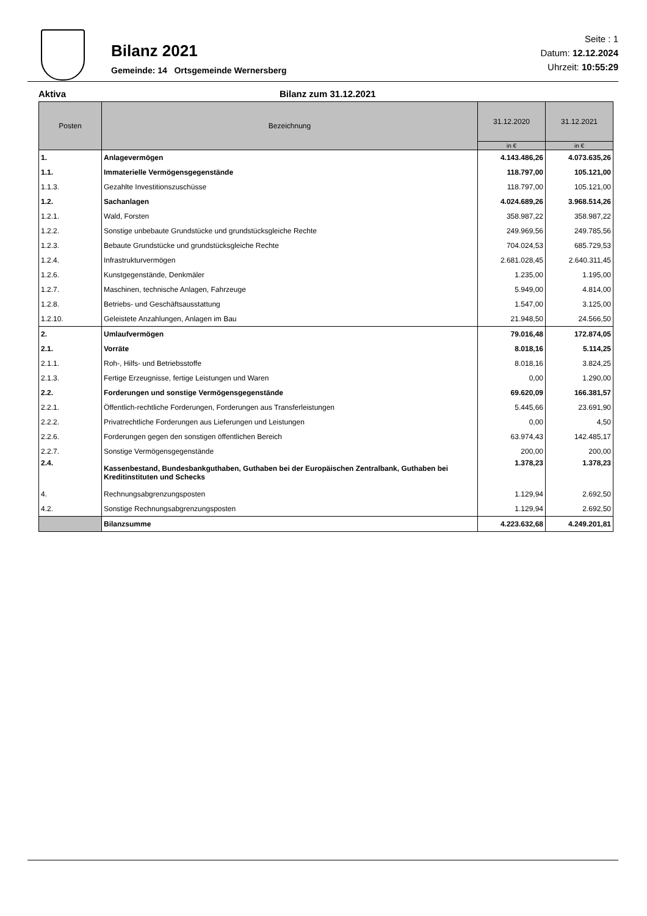Bilanz 2021
Gemeinde: 14 Ortsgemeinde Wernersberg
Seite : 1
Datum: 12.12.2024
Uhrzeit: 10:55:29
Aktiva Bilanz zum 31.12.2021
| Posten | Bezeichnung | 31.12.2020 | 31.12.2021 |
| --- | --- | --- | --- |
| | | in € | in € |
| 1. | Anlagevermögen | 4.143.486,26 | 4.073.635,26 |
| 1.1. | Immaterielle Vermögensgegenstände | 118.797,00 | 105.121,00 |
| 1.1.3. | Gezahlte Investitionszuschüsse | 118.797,00 | 105.121,00 |
| 1.2. | Sachanlagen | 4.024.689,26 | 3.968.514,26 |
| 1.2.1. | Wald, Forsten | 358.987,22 | 358.987,22 |
| 1.2.2. | Sonstige unbebaute Grundstücke und grundstücksgleiche Rechte | 249.969,56 | 249.785,56 |
| 1.2.3. | Bebaute Grundstücke und grundstücksgleiche Rechte | 704.024,53 | 685.729,53 |
| 1.2.4. | Infrastrukturvermögen | 2.681.028,45 | 2.640.311,45 |
| 1.2.6. | Kunstgegenstände, Denkmäler | 1.235,00 | 1.195,00 |
| 1.2.7. | Maschinen, technische Anlagen, Fahrzeuge | 5.949,00 | 4.814,00 |
| 1.2.8. | Betriebs- und Geschäftsausstattung | 1.547,00 | 3.125,00 |
| 1.2.10. | Geleistete Anzahlungen, Anlagen im Bau | 21.948,50 | 24.566,50 |
| 2. | Umlaufvermögen | 79.016,48 | 172.874,05 |
| 2.1. | Vorräte | 8.018,16 | 5.114,25 |
| 2.1.1. | Roh-, Hilfs- und Betriebsstoffe | 8.018,16 | 3.824,25 |
| 2.1.3. | Fertige Erzeugnisse, fertige Leistungen und Waren | 0,00 | 1.290,00 |
| 2.2. | Forderungen und sonstige Vermögensgegenstände | 69.620,09 | 166.381,57 |
| 2.2.1. | Öffentlich-rechtliche Forderungen, Forderungen aus Transferleistungen | 5.445,66 | 23.691,90 |
| 2.2.2. | Privatrechtliche Forderungen aus Lieferungen und Leistungen | 0,00 | 4,50 |
| 2.2.6. | Forderungen gegen den sonstigen öffentlichen Bereich | 63.974,43 | 142.485,17 |
| 2.2.7. | Sonstige Vermögensgegenstände | 200,00 | 200,00 |
| 2.4. | Kassenbestand, Bundesbankguthaben, Guthaben bei der Europäischen Zentralbank, Guthaben bei Kreditinstituten und Schecks | 1.378,23 | 1.378,23 |
| 4. | Rechnungsabgrenzungsposten | 1.129,94 | 2.692,50 |
| 4.2. | Sonstige Rechnungsabgrenzungsposten | 1.129,94 | 2.692,50 |
| | Bilanzsumme | 4.223.632,68 | 4.249.201,81 |